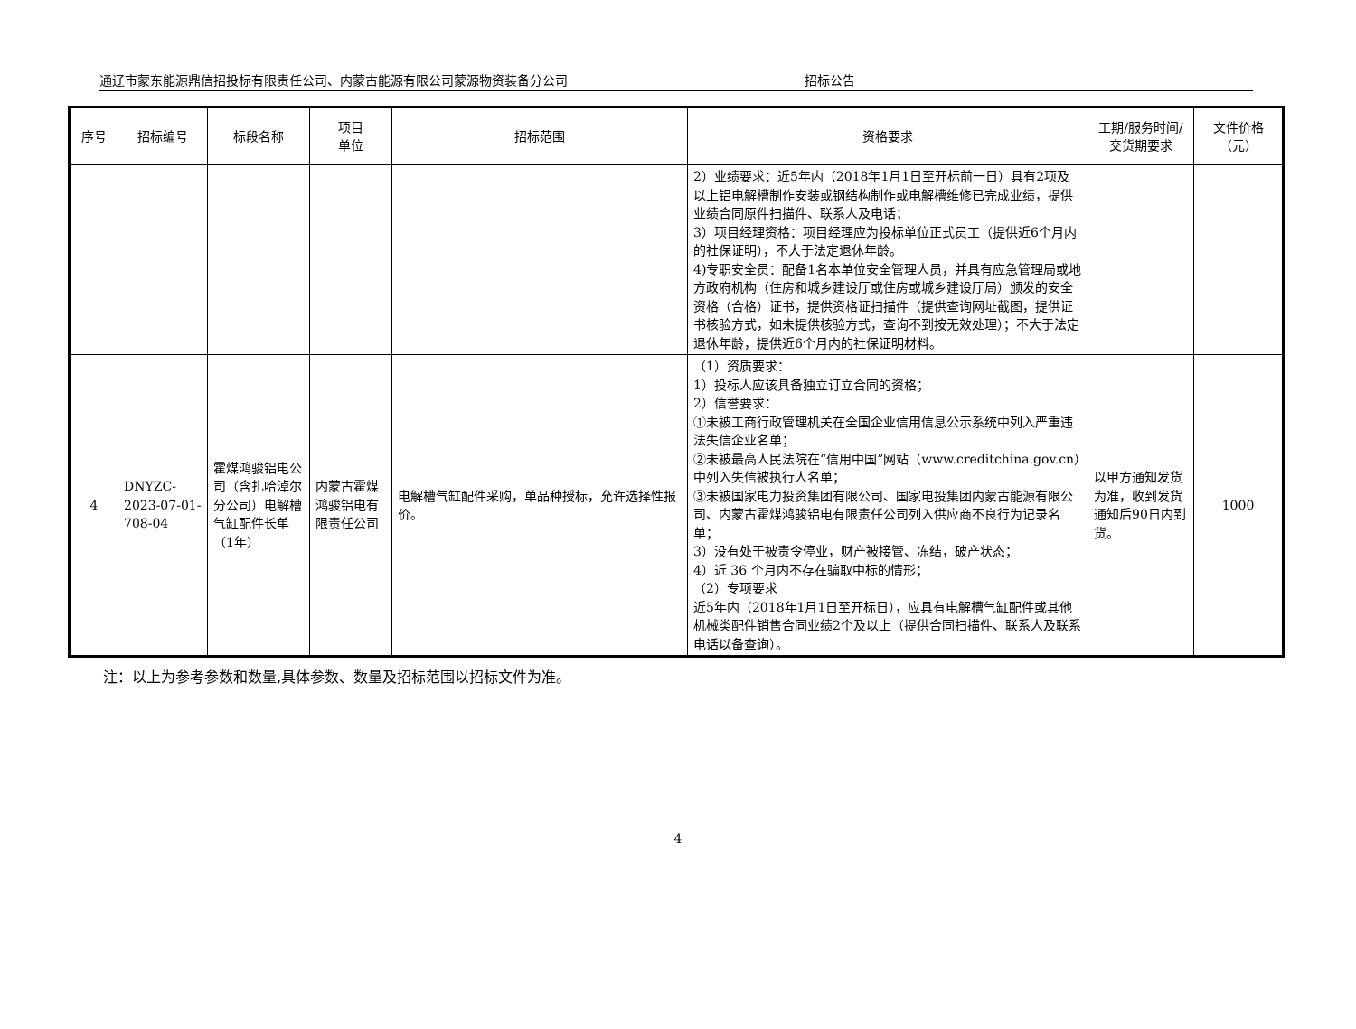通辽市蒙东能源鼎信招投标有限责任公司、内蒙古能源有限公司蒙源物资装备分公司 招标公告
| 序号 | 招标编号 | 标段名称 | 项目 单位 | 招标范围 | 资格要求 | 工期/服务时间/交货期要求 | 文件价格（元） |
| --- | --- | --- | --- | --- | --- | --- | --- |
| | | | | | 2）业绩要求：近5年内（2018年1月1日至开标前一日）具有2项及以上铝电解槽制作安装或钢结构制作或电解槽维修已完成业绩，提供业绩合同原件扫描件、联系人及电话； 3）项目经理资格：项目经理应为投标单位正式员工（提供近6个月内的社保证明），不大于法定退休年龄。 4)专职安全员：配备1名本单位安全管理人员，并具有应急管理局或地方政府机构（住房和城乡建设厅或住房或城乡建设厅局）颁发的安全资格（合格）证书，提供资格证扫描件（提供查询网址截图，提供证书核验方式，如未提供核验方式，查询不到按无效处理）；不大于法定退休年龄，提供近6个月内的社保证明材料。 | | |
| 4 | DNYZC-2023-07-01-708-04 | 霍煤鸿骏铝电公司（含扎哈淖尔分公司）电解槽气缸配件长单（1年） | 内蒙古霍煤鸿骏铝电有限责任公司 | 电解槽气缸配件采购，单品种授标，允许选择性报价。 | （1）资质要求： 1）投标人应该具备独立订立合同的资格； 2）信誉要求： ①未被工商行政管理机关在全国企业信用信息公示系统中列入严重违法失信企业名单； ②未被最高人民法院在“信用中国”网站（www.creditchina.gov.cn）中列入失信被执行人名单； ③未被国家电力投资集团有限公司、国家电投集团内蒙古能源有限公司、内蒙古霍煤鸿骏铝电有限责任公司列入供应商不良行为记录名单； 3）没有处于被责令停业，财产被接管、冻结，破产状态； 4）近 36 个月内不存在骗取中标的情形； （2）专项要求 近5年内（2018年1月1日至开标日），应具有电解槽气缸配件或其他机械类配件销售合同业绩2个及以上（提供合同扫描件、联系人及联系电话以备查询）。 | 以甲方通知发货为准，收到发货通知后90日内到货。 | 1000 |
注：以上为参考参数和数量,具体参数、数量及招标范围以招标文件为准。
4